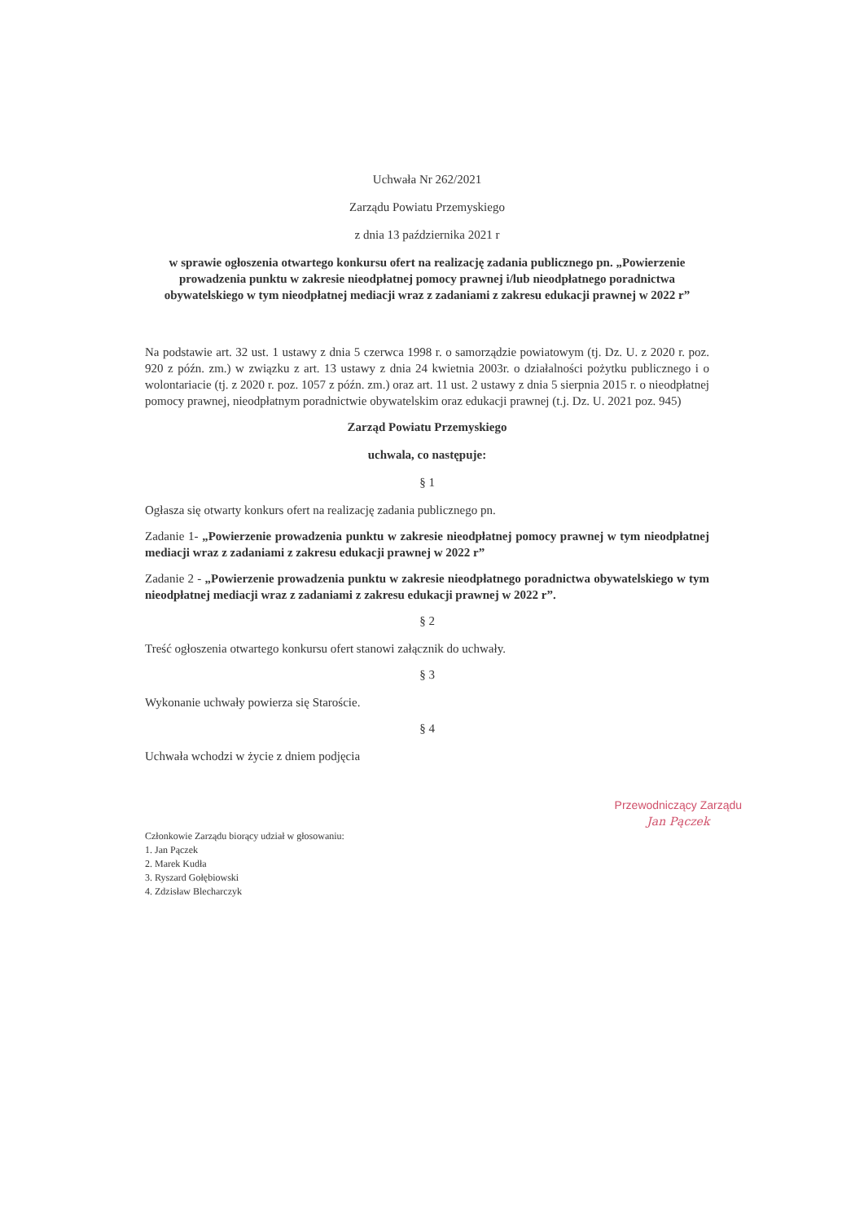Uchwała Nr 262/2021
Zarządu Powiatu Przemyskiego
z dnia 13 października 2021 r
w sprawie ogłoszenia otwartego konkursu ofert na realizację zadania publicznego pn. „Powierzenie prowadzenia punktu w zakresie nieodpłatnej pomocy prawnej i/lub nieodpłatnego poradnictwa obywatelskiego w tym nieodpłatnej mediacji wraz z zadaniami z zakresu edukacji prawnej w 2022 r”
Na podstawie art. 32 ust. 1 ustawy z dnia 5 czerwca 1998 r. o samorządzie powiatowym (tj. Dz. U. z 2020 r. poz. 920 z późn. zm.) w związku z art. 13 ustawy z dnia 24 kwietnia 2003r. o działalności pożytku publicznego i o wolontariacie (tj. z 2020 r. poz. 1057 z późn. zm.) oraz art. 11 ust. 2 ustawy z dnia 5 sierpnia 2015 r. o nieodpłatnej pomocy prawnej, nieodpłatnym poradnictwie obywatelskim oraz edukacji prawnej (t.j. Dz. U. 2021 poz. 945)
Zarząd Powiatu Przemyskiego
uchwala, co następuje:
§ 1
Ogłasza się otwarty konkurs ofert na realizację zadania publicznego pn.
Zadanie 1- „Powierzenie prowadzenia punktu w zakresie nieodpłatnej pomocy prawnej w tym nieodpłatnej mediacji wraz z zadaniami z zakresu edukacji prawnej w 2022 r”
Zadanie 2 - „Powierzenie prowadzenia punktu w zakresie nieodpłatnego poradnictwa obywatelskiego w tym nieodpłatnej mediacji wraz z zadaniami z zakresu edukacji prawnej w 2022 r”.
§ 2
Treść ogłoszenia otwartego konkursu ofert stanowi załącznik do uchwały.
§ 3
Wykonanie uchwały powierza się Staroście.
§ 4
Uchwała wchodzi w życie z dniem podjęcia
Członkowie Zarządu biorący udział w głosowaniu:
1. Jan Pączek
2. Marek Kudła
3. Ryszard Gołębiowski
4. Zdzisław Blecharczyk
Przewodniczący Zarządu
Jan Pączek